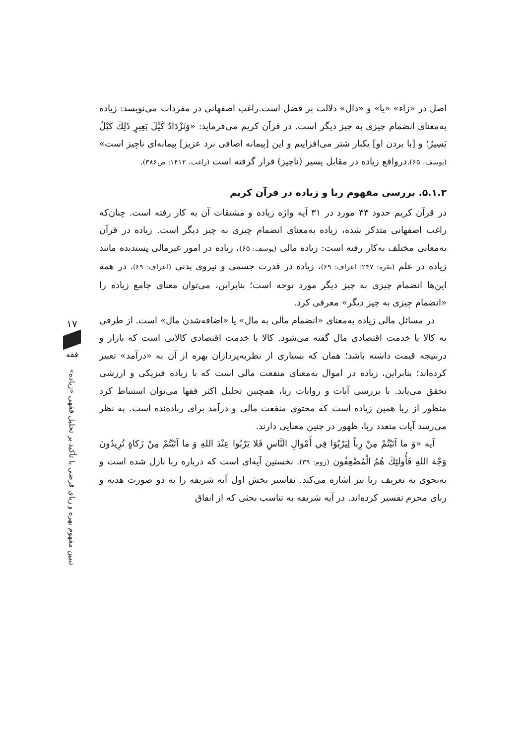اصل در «زاء» «یا» و «دال» دلالت بر فضل است.راغب اصفهانی در مفردات می‌نویسد: زیاده به‌معنای انضمام چیزی به چیز دیگر است. در قرآن کریم می‌فرماید: «وَنَزْدَادُ كَيْلَ بَعِيرٍ ذَلِكَ كَيْلٌ يَسِيرٌ؛ و [با بردن او] یکبار شتر می‌افزاییم و این [پیمانه اضافی نزد عزیز] پیمانه‌ای ناچیز است» (یوسف، ۶۵).درواقع زیاده در مقابل یسیر (ناچیز) قرار گرفته است (راغب، ۱۴۱۲: ص۳۸۶).
۵.۱.۳. بررسی مفهوم ربا و زیاده در قرآن کریم
در قرآن کریم حدود ۳۳ مورد در ۳۱ آیه واژه زیاده و مشتقات آن به کار رفته است. چنان‌که راغب اصفهانی متذکر شده، زیاده به‌معنای انضمام چیزی به چیز دیگر است. زیاده در قرآن به‌معانی مختلف به‌کار رفته است: زیاده مالی (یوسف: ۶۵)، زیاده در امور غیرمالی پسندیده مانند زیاده در علم (بقره: ۲۴۷؛ اعراف: ۶۹)، زیاده در قدرت جسمی و نیروی بدنی (اعراف: ۶۹). در همه این‌ها انضمام چیزی به چیز دیگر مورد توجه است؛ بنابراین، می‌توان معنای جامع زیاده را «انضمام چیزی به چیز دیگر» معرفی کرد.
در مسائل مالی زیاده به‌معنای «انضمام مالی به مال» یا «اضافه‌شدن مال» است. از طرفی به کالا یا خدمت اقتصادی مال گفته می‌شود. کالا یا خدمت اقتصادی کالایی است که بازار و درنتیجه قیمت داشته باشد؛ همان که بسیاری از نظریه‌پردازان بهره از آن به «درآمد» تعبیر کرده‌اند؛ بنابراین، زیاده در اموال به‌معنای منفعت مالی است که با زیاده فیزیکی و ارزشی تحقق می‌یابد. با بررسی آیات و روایات ربا، همچنین تحلیل اکثر فقها می‌توان استنباط کرد منظور از ربا همین زیاده است که محتوی منفعت مالی و درآمد برای رباده‌نده است. به نظر می‌رسد آیات متعدد ربا، ظهور در چنین معنایی دارند.
آیه «وَ ما آتَيْتُمْ مِنْ رِباً لِيَرْبُوَا فِي أَمْوالِ النَّاسِ فَلا يَرْبُوا عِنْدَ اللهِ وَ ما آتَيْتُمْ مِنْ زَكاةٍ تُرِيدُونَ وَجْهَ اللهِ فَأُولئِكَ هُمُ الْمُضْعِفُون (روم: ۳۹). نخستین آیه‌ای است که درباره ربا نازل شده است و به‌نحوی به تعریف ربا نیز اشاره می‌کند. تفاسیر بخش اول آیه شریفه را به دو صورت هدیه و ربای محرم تفسیر کرده‌اند. در آیه شریفه به تناسب بحثی که از انفاق
۱۷
فقه
تبیین مفهوم بهره و ربای قرضی با تأکید بر تحلیل فقهی «زیاده»